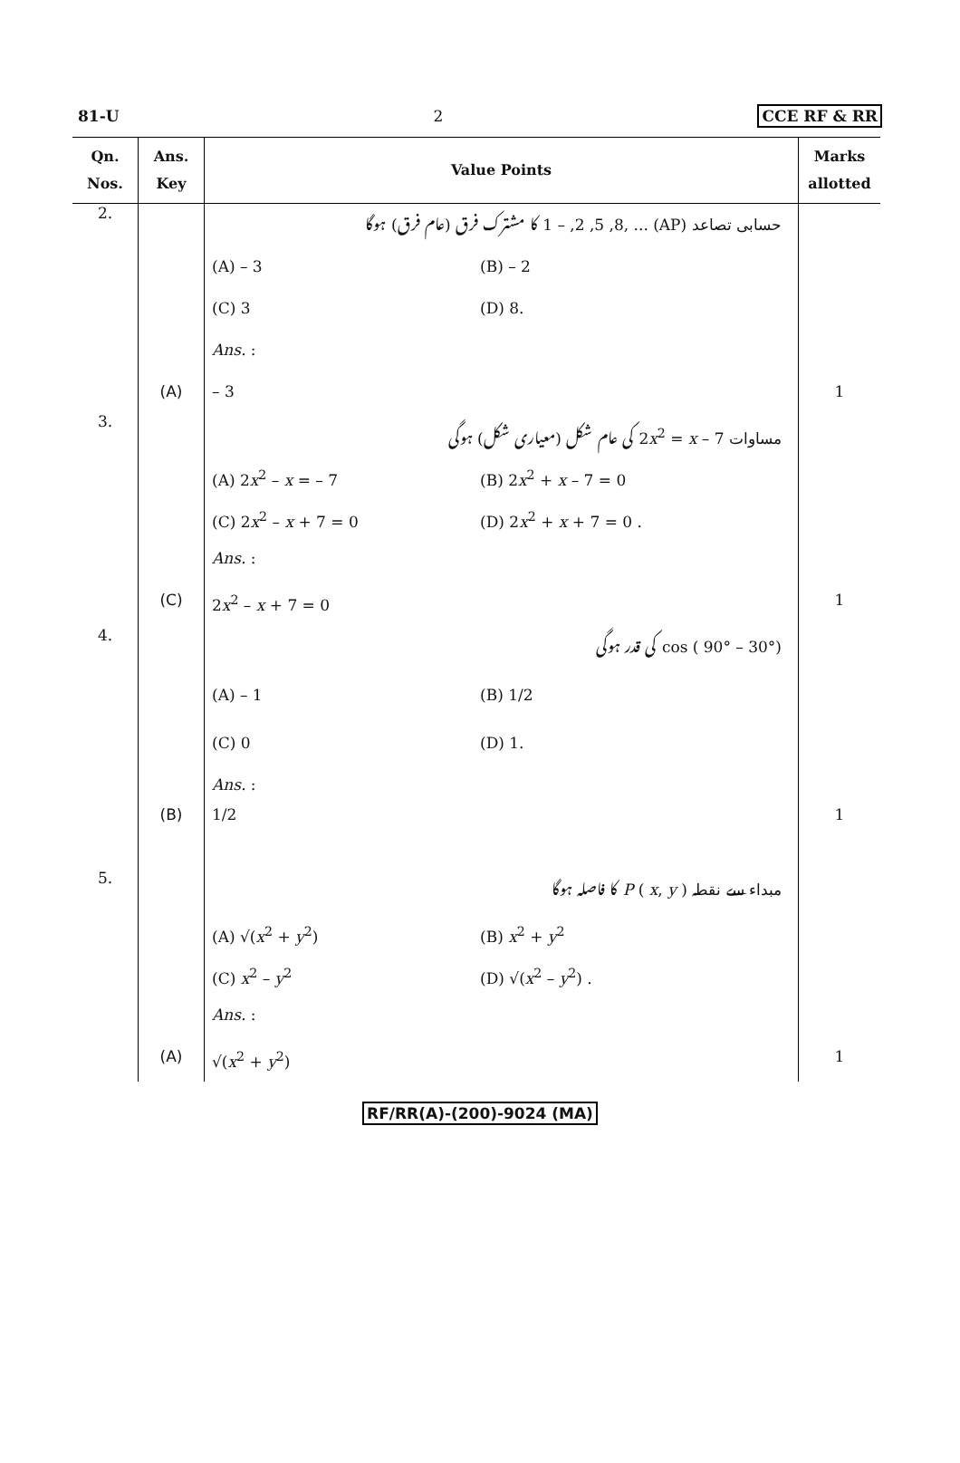81-U 2 CCE RF & RR
| Qn. Nos. | Ans. Key | Value Points | Marks allotted |
| --- | --- | --- | --- |
| 2. | | حسابی تصاعد (AP) ... ,1 – ,2 ,5 ,8 کا مشترک فرق (عام فرق) ہوگا (A) – 3 (B) – 2 (C) 3 (D) 8. Ans. : | |
| | (A) | – 3 | 1 |
| 3. | | مساوات 2 x<sup>2</sup> = x – 7 کی عام شکل (معیاری شکل) ہوگی (A) 2 x<sup>2</sup> – x = – 7 (B) 2 x<sup>2</sup> + x – 7 = 0 (C) 2 x<sup>2</sup> – x + 7 = 0 (D) 2 x<sup>2</sup> + x + 7 = 0 . Ans. : | |
| | (C) | 2 x<sup>2</sup> – x + 7 = 0 | 1 |
| 4. | | cos ( 90° – 30°) کی قدر ہوگی (A) – 1 (B) 1/2 (C) 0 (D) 1. Ans. : | |
| | (B) | 1/2 | 1 |
| 5. | | مبداء سے نقطہ P ( x , y ) کا فاصلہ ہوگا (A) √( x<sup>2</sup> + y<sup>2</sup>) (B) x<sup>2</sup> + y<sup>2</sup> (C) x<sup>2</sup> – y<sup>2</sup> (D) √( x<sup>2</sup> – y<sup>2</sup>) . Ans. : | |
| | (A) | √( x<sup>2</sup> + y<sup>2</sup>) | 1 |
RF/RR(A)-(200)-9024 (MA)